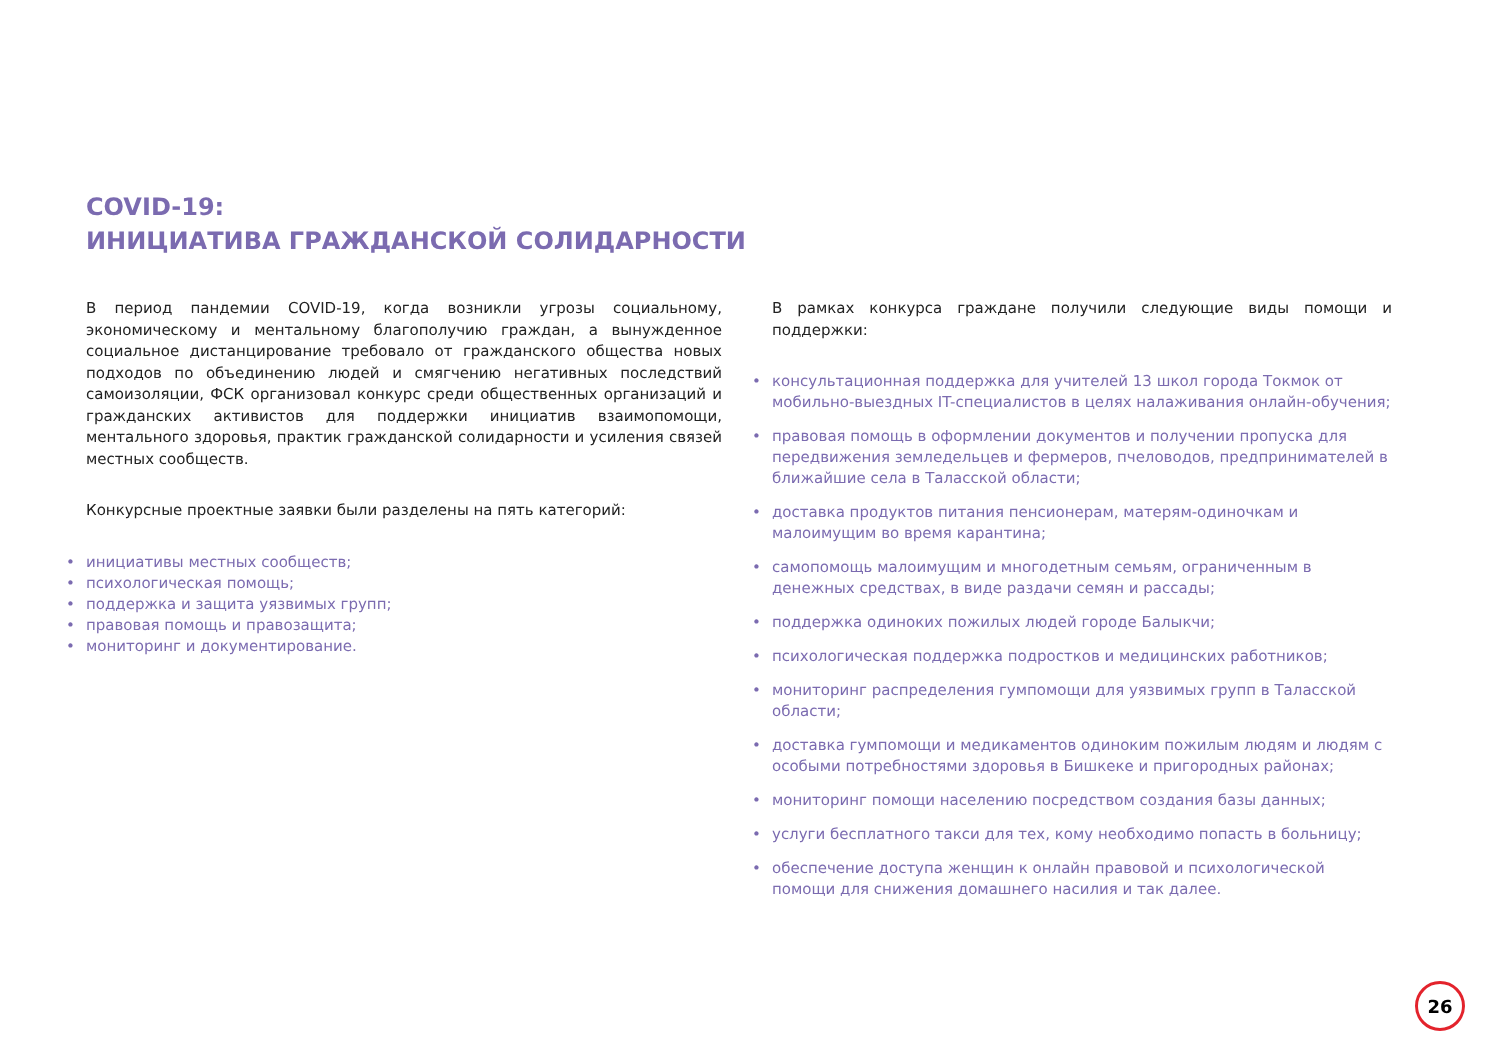COVID-19:
ИНИЦИАТИВА ГРАЖДАНСКОЙ СОЛИДАРНОСТИ
В период пандемии COVID-19, когда возникли угрозы социальному, экономическому и ментальному благополучию граждан, а вынужденное социальное дистанцирование требовало от гражданского общества новых подходов по объединению людей и смягчению негативных последствий самоизоляции, ФСК организовал конкурс среди общественных организаций и гражданских активистов для поддержки инициатив взаимопомощи, ментального здоровья, практик гражданской солидарности и усиления связей местных сообществ.
Конкурсные проектные заявки были разделены на пять категорий:
инициативы местных сообществ;
психологическая помощь;
поддержка и защита уязвимых групп;
правовая помощь и правозащита;
мониторинг и документирование.
В рамках конкурса граждане получили следующие виды помощи и поддержки:
консультационная поддержка для учителей 13 школ города Токмок от мобильно-выездных IT-специалистов в целях налаживания онлайн-обучения;
правовая помощь в оформлении документов и получении пропуска для передвижения земледельцев и фермеров, пчеловодов, предпринимателей в ближайшие села в Таласской области;
доставка продуктов питания пенсионерам, матерям-одиночкам и малоимущим во время карантина;
самопомощь малоимущим и многодетным семьям, ограниченным в денежных средствах, в виде раздачи семян и рассады;
поддержка одиноких пожилых людей городе Балыкчи;
психологическая поддержка подростков и медицинских работников;
мониторинг распределения гумпомощи для уязвимых групп в Таласской области;
доставка гумпомощи и медикаментов одиноким пожилым людям и людям с особыми потребностями здоровья в Бишкеке и пригородных районах;
мониторинг помощи населению посредством создания базы данных;
услуги бесплатного такси для тех, кому необходимо попасть в больницу;
обеспечение доступа женщин к онлайн правовой и психологической помощи для снижения домашнего насилия и так далее.
26